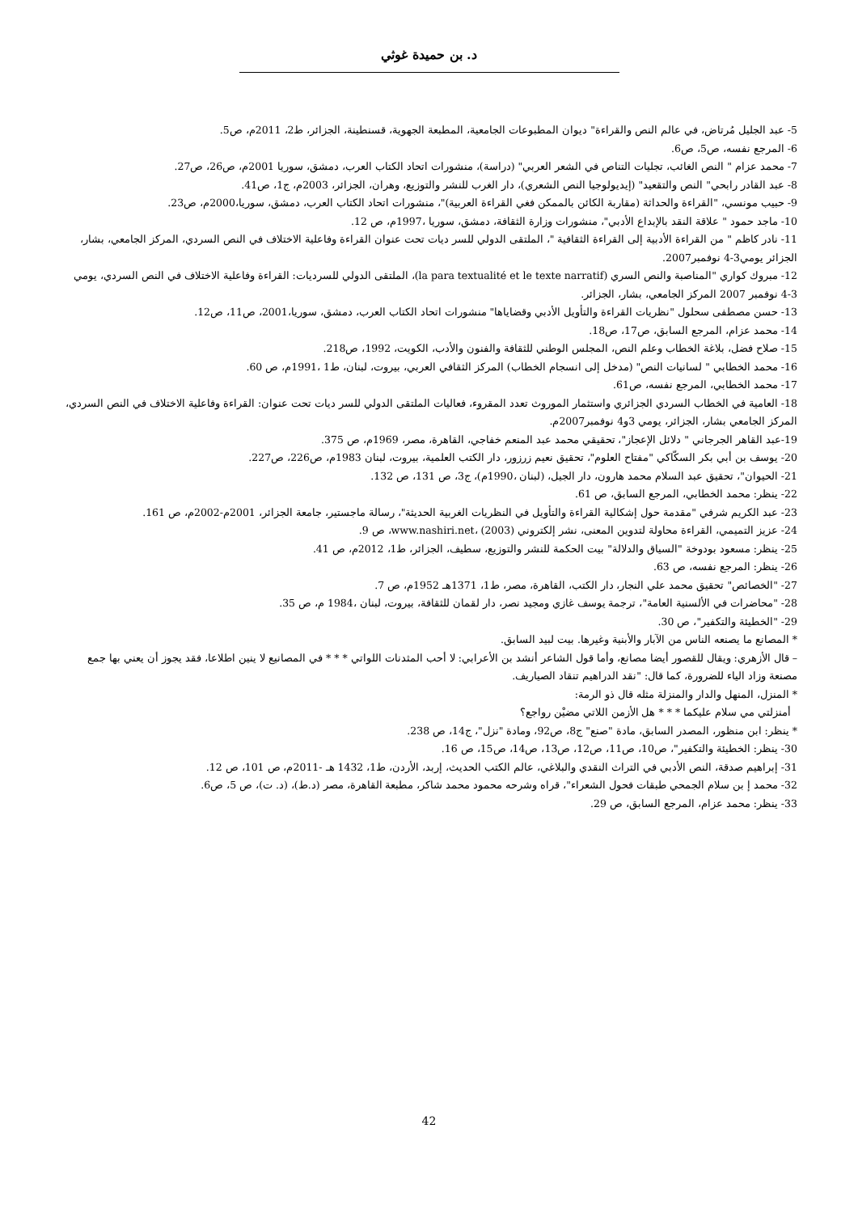د. بن حميدة غوثي
5- عبد الجليل مُرتاض، في عالم النص والقراءة" ديوان المطبوعات الجامعية، المطبعة الجهوية، قسنطينة، الجزائر، ط2، 2011م، ص5.
6- المرجع نفسه، ص5، ص6.
7- محمد عزام " النص الغائب، تجليات التناص في الشعر العربي" (دراسة)، منشورات اتحاد الكتاب العرب، دمشق، سوريا 2001م، ص26، ص27.
8- عبد القادر رابحي" النص والتقعيد" (إيديولوجيا النص الشعري)، دار الغرب للنشر والتوزيع، وهران، الجزائر، 2003م، ج1، ص41.
9- حبيب مونسي، "القراءة والحداثة (مقاربة الكائن بالممكن فغي القراءة العربية)"، منشورات اتحاد الكتاب العرب، دمشق، سوريا،2000م، ص23.
10- ماجد حمود " علاقة النقد بالإبداع الأدبي"، منشورات وزارة الثقافة، دمشق، سوريا ،1997م، ص 12.
11- نادر كاظم " من القراءة الأدبية إلى القراءة الثقافية "، الملتقى الدولي للسر ديات تحت عنوان القراءة وفاعلية الاختلاف في النص السردي، المركز الجامعي، بشار، الجزائر يومي3-4 نوفمبر2007.
12- مبروك كواري "المناصبة والنص السري (la para textualité et le texte narratif)، الملتقى الدولي للسرديات: القراءة وفاعلية الاختلاف في النص السردي، يومي 3-4 نوفمبر 2007 المركز الجامعي، بشار، الجزائر.
13- حسن مصطفى سحلول "نظريات القراءة والتأويل الأدبي وقضاياها" منشورات اتحاد الكتاب العرب، دمشق، سوريا،2001، ص11، ص12.
14- محمد عزام، المرجع السابق، ص17، ص18.
15- صلاح فضل، بلاغة الخطاب وعلم النص، المجلس الوطني للثقافة والفنون والأدب، الكويت، 1992، ص218.
16- محمد الخطابي " لسانيات النص" (مدخل إلى انسجام الخطاب) المركز الثقافي العربي، بيروت، لبنان، ط1 ،1991م، ص 60.
17- محمد الخطابي، المرجع نفسه، ص61.
18- العامية في الخطاب السردي الجزائري واستثمار الموروث تعدد المقروء، فعاليات الملتقى الدولي للسر ديات تحت عنوان: القراءة وفاعلية الاختلاف في النص السردي، المركز الجامعي بشار، الجزائر، يومي 3و4 نوفمبر2007م.
19-عبد القاهر الجرجاني " دلائل الإعجاز"، تحقيقي محمد عبد المنعم خفاجي، القاهرة، مصر، 1969م، ص 375.
20- يوسف بن أبي بكر السكّاكي "مفتاح العلوم"، تحقيق نعيم زرزور، دار الكتب العلمية، بيروت، لبنان 1983م، ص226، ص227.
21- الحيوان"، تحقيق عبد السلام محمد هارون، دار الجيل، (لبنان ،1990م)، ج3، ص 131، ص 132.
22- ينظر: محمد الخطابي، المرجع السابق، ص 61.
23- عبد الكريم شرفي "مقدمة حول إشكالية القراءة والتأويل في النظريات الغربية الحديثة"، رسالة ماجستير، جامعة الجزائر، 2001م-2002م، ص 161.
24- عزيز التميمي، القراءة محاولة لتدوين المعنى، نشر إلكتروني www.nashiri.net، (2003)، ص 9.
25- ينظر: مسعود بودوخة "السياق والدلالة" بيت الحكمة للنشر والتوزيع، سطيف، الجزائر، ط1، 2012م، ص 41.
26- ينظر: المرجع نفسه، ص 63.
27- "الخصائص" تحقيق محمد علي النجار، دار الكتب، القاهرة، مصر، ط1، 1371هـ 1952م، ص 7.
28- "محاضرات في الألسنية العامة"، ترجمة يوسف غازي ومجيد نصر، دار لقمان للثقافة، بيروت، لبنان ،1984 م، ص 35.
29- "الخطيئة والتكفير"، ص 30.
* المصانع ما يصنعه الناس من الآبار والأبنية وغيرها. بيت لبيد السابق.
– قال الأزهري: ويقال للقصور أيضا مصانع، وأما قول الشاعر أنشد بن الأعرابي: لا أحب المثدنات اللواتي * * * في المصانيع لا ينين اطلاعا، فقد يجوز أن يعني بها جمع مصنعة وزاد الياء للضرورة، كما قال: "نقد الدراهيم تنقاد الصياريف.
* المنزل، المنهل والدار والمنزلة مثله قال ذو الرمة:
أمنزلتي مي سلام عليكما * * * هل الأزمن اللاتي مضيْن رواجع؟
* ينظر: ابن منظور، المصدر السابق، مادة "صنع" ج8، ص92، ومادة "نزل"، ج14، ص 238.
30- ينظر: الخطيئة والتكفير"، ص10، ص11، ص12، ص13، ص14، ص15، ص 16.
31- إبراهيم صدقة، النص الأدبي في التراث النقدي والبلاغي، عالم الكتب الحديث، إربد، الأردن، ط1، 1432 هـ -2011م، ص 101، ص 12.
32- محمد إ بن سلام الجمحي طبقات فحول الشعراء"، قراه وشرحه محمود محمد شاكر، مطبعة القاهرة، مصر (د.ط)، (د. ت)، ص 5، ص6.
33- ينظر: محمد عزام، المرجع السابق، ص 29.
42